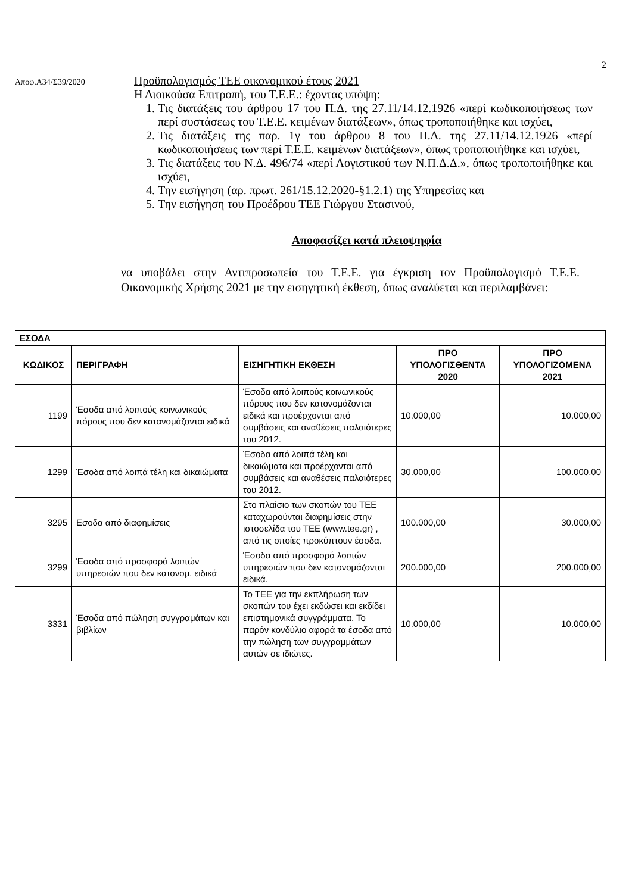2
Αποφ.Α34/Σ39/2020
Προϋπολογισμός ΤΕΕ οικονομικού έτους 2021
Η Διοικούσα Επιτροπή, του Τ.Ε.Ε.: έχοντας υπόψη:
1. Τις διατάξεις του άρθρου 17 του Π.Δ. της 27.11/14.12.1926 «περί κωδικοποιήσεως των περί συστάσεως του Τ.Ε.Ε. κειμένων διατάξεων», όπως τροποποιήθηκε και ισχύει,
2. Τις διατάξεις της παρ. 1γ του άρθρου 8 του Π.Δ. της 27.11/14.12.1926 «περί κωδικοποιήσεως των περί Τ.Ε.Ε. κειμένων διατάξεων», όπως τροποποιήθηκε και ισχύει,
3. Τις διατάξεις του Ν.Δ. 496/74 «περί Λογιστικού των Ν.Π.Δ.Δ.», όπως τροποποιήθηκε και ισχύει,
4. Την εισήγηση (αρ. πρωτ. 261/15.12.2020-§1.2.1) της Υπηρεσίας και
5. Την εισήγηση του Προέδρου ΤΕΕ Γιώργου Στασινού,
Αποφασίζει κατά πλειοψηφία
να υποβάλει στην Αντιπροσωπεία του Τ.Ε.Ε. για έγκριση τον Προϋπολογισμό Τ.Ε.Ε. Οικονομικής Χρήσης 2021 με την εισηγητική έκθεση, όπως αναλύεται και περιλαμβάνει:
| ΕΣΟΔΑ | | | | |
| --- | --- | --- | --- | --- |
| ΚΩΔΙΚΟΣ | ΠΕΡΙΓΡΑΦΗ | ΕΙΣΗΓΗΤΙΚΗ ΕΚΘΕΣΗ | ΠΡΟ ΥΠΟΛΟΓΙΣΘΕΝΤΑ 2020 | ΠΡΟ ΥΠΟΛΟΓΙΖΟΜΕΝΑ 2021 |
| 1199 | Έσοδα από λοιπούς κοινωνικούς πόρους που δεν κατανομάζονται ειδικά | Έσοδα από λοιπούς κοινωνικούς πόρους που δεν κατονομάζονται ειδικά και προέρχονται από συμβάσεις και αναθέσεις παλαιότερες του 2012. | 10.000,00 | 10.000,00 |
| 1299 | Έσοδα από λοιπά τέλη και δικαιώματα | Έσοδα από λοιπά τέλη και δικαιώματα και προέρχονται από συμβάσεις και αναθέσεις παλαιότερες του 2012. | 30.000,00 | 100.000,00 |
| 3295 | Εσοδα από διαφημίσεις | Στο πλαίσιο των σκοπών του ΤΕΕ καταχωρούνται διαφημίσεις στην ιστοσελίδα του ΤΕΕ (www.tee.gr) , από τις οποίες προκύπτουν έσοδα. | 100.000,00 | 30.000,00 |
| 3299 | Έσοδα από προσφορά λοιπών υπηρεσιών που δεν κατονομ. ειδικά | Έσοδα από προσφορά λοιπών υπηρεσιών που δεν κατονομάζονται ειδικά. | 200.000,00 | 200.000,00 |
| 3331 | Έσοδα από πώληση συγγραμάτων και βιβλίων | Το ΤΕΕ για την εκπλήρωση των σκοπών του έχει εκδώσει και εκδίδει επιστημονικά συγγράμματα. Το παρόν κονδύλιο αφορά τα έσοδα από την πώληση των συγγραμμάτων αυτών σε ιδιώτες. | 10.000,00 | 10.000,00 |